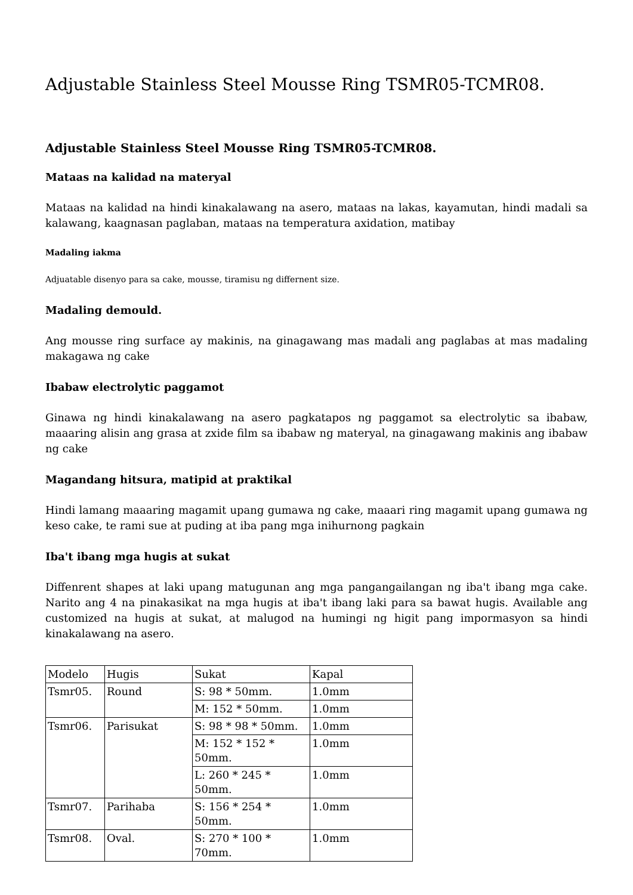Adjustable Stainless Steel Mousse Ring TSMR05-TCMR08.
Adjustable Stainless Steel Mousse Ring TSMR05-TCMR08.
Mataas na kalidad na materyal
Mataas na kalidad na hindi kinakalawang na asero, mataas na lakas, kayamutan, hindi madali sa kalawang, kaagnasan paglaban, mataas na temperatura axidation, matibay
Madaling iakma
Adjuatable disenyo para sa cake, mousse, tiramisu ng differnent size.
Madaling demould.
Ang mousse ring surface ay makinis, na ginagawang mas madali ang paglabas at mas madaling makagawa ng cake
Ibabaw electrolytic paggamot
Ginawa ng hindi kinakalawang na asero pagkatapos ng paggamot sa electrolytic sa ibabaw, maaaring alisin ang grasa at zxide film sa ibabaw ng materyal, na ginagawang makinis ang ibabaw ng cake
Magandang hitsura, matipid at praktikal
Hindi lamang maaaring magamit upang gumawa ng cake, maaari ring magamit upang gumawa ng keso cake, te rami sue at puding at iba pang mga inihurnong pagkain
Iba't ibang mga hugis at sukat
Diffenrent shapes at laki upang matugunan ang mga pangangailangan ng iba't ibang mga cake. Narito ang 4 na pinakasikat na mga hugis at iba't ibang laki para sa bawat hugis. Available ang customized na hugis at sukat, at malugod na humingi ng higit pang impormasyon sa hindi kinakalawang na asero.
| Modelo | Hugis | Sukat | Kapal |
| Tsmr05. | Round | S: 98 * 50mm. | 1.0mm |
| | | M: 152 * 50mm. | 1.0mm |
| Tsmr06. | Parisukat | S: 98 * 98 * 50mm. | 1.0mm |
| | | M: 152 * 152 * 50mm. | 1.0mm |
| | | L: 260 * 245 * 50mm. | 1.0mm |
| Tsmr07. | Parihaba | S: 156 * 254 * 50mm. | 1.0mm |
| Tsmr08. | Oval. | S: 270 * 100 * 70mm. | 1.0mm |